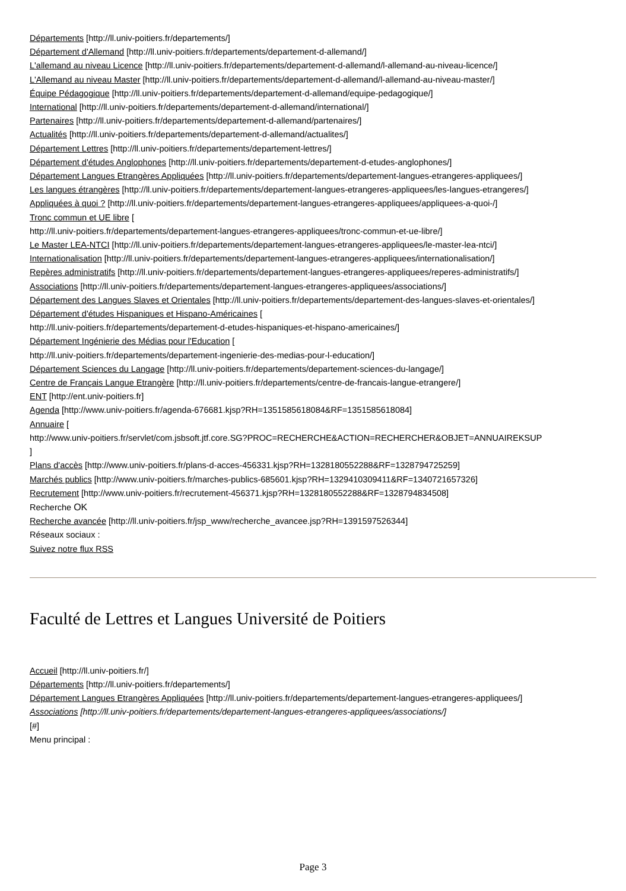Départements [http://ll.univ-poitiers.fr/departements/]
Département d'Allemand [http://ll.univ-poitiers.fr/departements/departement-d-allemand/]
L'allemand au niveau Licence [http://ll.univ-poitiers.fr/departements/departement-d-allemand/l-allemand-au-niveau-licence/]
L'Allemand au niveau Master [http://ll.univ-poitiers.fr/departements/departement-d-allemand/l-allemand-au-niveau-master/]
Équipe Pédagogique [http://ll.univ-poitiers.fr/departements/departement-d-allemand/equipe-pedagogique/]
International [http://ll.univ-poitiers.fr/departements/departement-d-allemand/international/]
Partenaires [http://ll.univ-poitiers.fr/departements/departement-d-allemand/partenaires/]
Actualités [http://ll.univ-poitiers.fr/departements/departement-d-allemand/actualites/]
Département Lettres [http://ll.univ-poitiers.fr/departements/departement-lettres/]
Département d'études Anglophones [http://ll.univ-poitiers.fr/departements/departement-d-etudes-anglophones/]
Département Langues Etrangères Appliquées [http://ll.univ-poitiers.fr/departements/departement-langues-etrangeres-appliquees/]
Les langues étrangères [http://ll.univ-poitiers.fr/departements/departement-langues-etrangeres-appliquees/les-langues-etrangeres/]
Appliquées à quoi ? [http://ll.univ-poitiers.fr/departements/departement-langues-etrangeres-appliquees/appliquees-a-quoi-/]
Tronc commun et UE libre [
http://ll.univ-poitiers.fr/departements/departement-langues-etrangeres-appliquees/tronc-commun-et-ue-libre/]
Le Master LEA-NTCI [http://ll.univ-poitiers.fr/departements/departement-langues-etrangeres-appliquees/le-master-lea-ntci/]
Internationalisation [http://ll.univ-poitiers.fr/departements/departement-langues-etrangeres-appliquees/internationalisation/]
Repères administratifs [http://ll.univ-poitiers.fr/departements/departement-langues-etrangeres-appliquees/reperes-administratifs/]
Associations [http://ll.univ-poitiers.fr/departements/departement-langues-etrangeres-appliquees/associations/]
Département des Langues Slaves et Orientales [http://ll.univ-poitiers.fr/departements/departement-des-langues-slaves-et-orientales/]
Département d'études Hispaniques et Hispano-Américaines [
http://ll.univ-poitiers.fr/departements/departement-d-etudes-hispaniques-et-hispano-americaines/]
Département Ingénierie des Médias pour l'Education [
http://ll.univ-poitiers.fr/departements/departement-ingenierie-des-medias-pour-l-education/]
Département Sciences du Langage [http://ll.univ-poitiers.fr/departements/departement-sciences-du-langage/]
Centre de Français Langue Etrangère [http://ll.univ-poitiers.fr/departements/centre-de-francais-langue-etrangere/]
ENT [http://ent.univ-poitiers.fr]
Agenda [http://www.univ-poitiers.fr/agenda-676681.kjsp?RH=1351585618084&RF=1351585618084]
Annuaire [
http://www.univ-poitiers.fr/servlet/com.jsbsoft.jtf.core.SG?PROC=RECHERCHE&ACTION=RECHERCHER&OBJET=ANNUAIREKSUP
]
Plans d'accès [http://www.univ-poitiers.fr/plans-d-acces-456331.kjsp?RH=1328180552288&RF=1328794725259]
Marchés publics [http://www.univ-poitiers.fr/marches-publics-685601.kjsp?RH=1329410309411&RF=1340721657326]
Recrutement [http://www.univ-poitiers.fr/recrutement-456371.kjsp?RH=1328180552288&RF=1328794834508]
Recherche OK
Recherche avancée [http://ll.univ-poitiers.fr/jsp_www/recherche_avancee.jsp?RH=1391597526344]
Réseaux sociaux :
Suivez notre flux RSS
Faculté de Lettres et Langues Université de Poitiers
Accueil [http://ll.univ-poitiers.fr/]
Départements [http://ll.univ-poitiers.fr/departements/]
Département Langues Etrangères Appliquées [http://ll.univ-poitiers.fr/departements/departement-langues-etrangeres-appliquees/]
Associations [http://ll.univ-poitiers.fr/departements/departement-langues-etrangeres-appliquees/associations/]
[#]
Menu principal :
Page 3